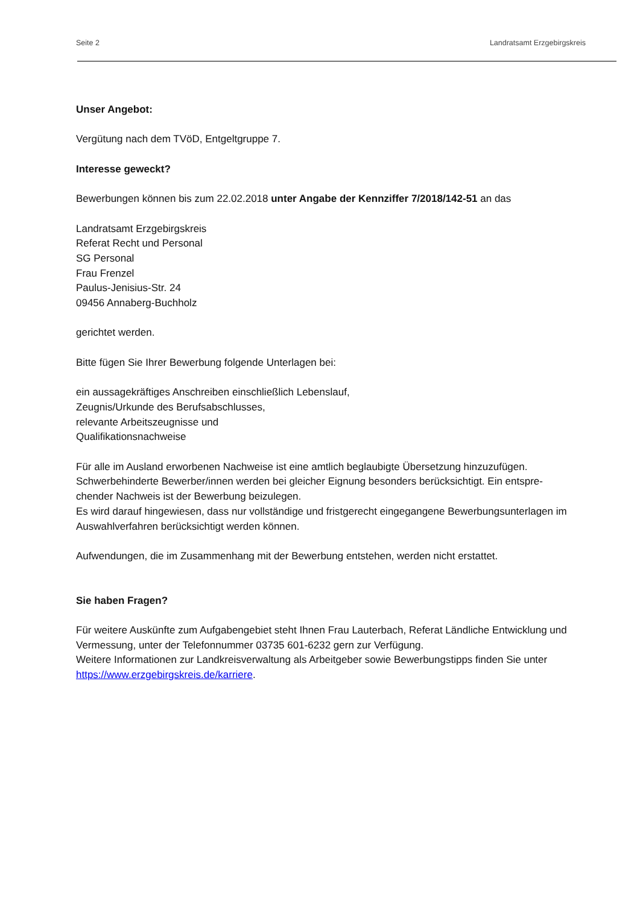Seite 2 Landratsamt Erzgebirgskreis
Unser Angebot:
Vergütung nach dem TVöD, Entgeltgruppe 7.
Interesse geweckt?
Bewerbungen können bis zum 22.02.2018 unter Angabe der Kennziffer 7/2018/142-51 an das
Landratsamt Erzgebirgskreis
Referat Recht und Personal
SG Personal
Frau Frenzel
Paulus-Jenisius-Str. 24
09456 Annaberg-Buchholz
gerichtet werden.
Bitte fügen Sie Ihrer Bewerbung folgende Unterlagen bei:
ein aussagekräftiges Anschreiben einschließlich Lebenslauf,
Zeugnis/Urkunde des Berufsabschlusses,
relevante Arbeitszeugnisse und
Qualifikationsnachweise
Für alle im Ausland erworbenen Nachweise ist eine amtlich beglaubigte Übersetzung hinzuzufügen.
Schwerbehinderte Bewerber/innen werden bei gleicher Eignung besonders berücksichtigt. Ein entspre-
chender Nachweis ist der Bewerbung beizulegen.
Es wird darauf hingewiesen, dass nur vollständige und fristgerecht eingegangene Bewerbungsunterlagen im Auswahlverfahren berücksichtigt werden können.
Aufwendungen, die im Zusammenhang mit der Bewerbung entstehen, werden nicht erstattet.
Sie haben Fragen?
Für weitere Auskünfte zum Aufgabengebiet steht Ihnen Frau Lauterbach, Referat Ländliche Entwicklung und Vermessung, unter der Telefonnummer 03735 601-6232 gern zur Verfügung.
Weitere Informationen zur Landkreisverwaltung als Arbeitgeber sowie Bewerbungstipps finden Sie unter https://www.erzgebirgskreis.de/karriere.